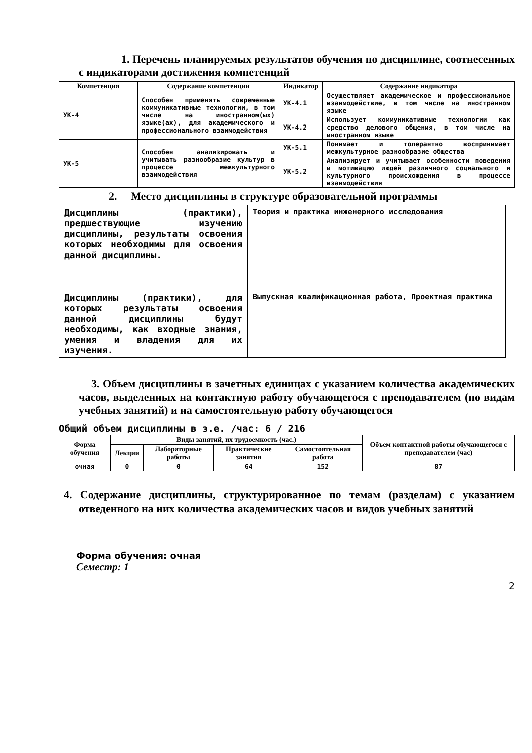1. Перечень планируемых результатов обучения по дисциплине, соотнесенных с индикаторами достижения компетенций
| Компетенция | Содержание компетенции | Индикатор | Содержание индикатора |
| --- | --- | --- | --- |
| УК-4 | Способен применять современные коммуникативные технологии, в том числе на иностранном(ых) языке(ах), для академического и профессионального взаимодействия | УК-4.1 | Осуществляет академическое и профессиональное взаимодействие, в том числе на иностранном языке |
| | | УК-4.2 | Использует коммуникативные технологии как средство делового общения, в том числе на иностранном языке |
| УК-5 | Способен анализировать и учитывать разнообразие культур в процессе межкультурного взаимодействия | УК-5.1 | Понимает и толерантно воспринимает межкультурное разнообразие общества |
| | | УК-5.2 | Анализирует и учитывает особенности поведения и мотивацию людей различного социального и культурного происхождения в процессе взаимодействия |
2. Место дисциплины в структуре образовательной программы
| Дисциплины (практики), предшествующие изучению дисциплины, результаты освоения которых необходимы для освоения данной дисциплины. | Теория и практика инженерного исследования |
| Дисциплины (практики), для которых результаты освоения данной дисциплины будут необходимы, как входные знания, умения и владения для их изучения. | Выпускная квалификационная работа, Проектная практика |
3. Объем дисциплины в зачетных единицах с указанием количества академических часов, выделенных на контактную работу обучающегося с преподавателем (по видам учебных занятий) и на самостоятельную работу обучающегося
Общий объем дисциплины в з.е. /час: 6 / 216
| Форма обучения | Виды занятий, их трудоемкость (час.) | | | | Объем контактной работы обучающегося с преподавателем (час) |
| --- | --- | --- | --- | --- | --- |
| | Лекции | Лабораторные работы | Практические занятия | Самостоятельная работа | |
| очная | 0 | 0 | 64 | 152 | 87 |
4. Содержание дисциплины, структурированное по темам (разделам) с указанием отведенного на них количества академических часов и видов учебных занятий
Форма обучения: очная
Семестр: 1
2